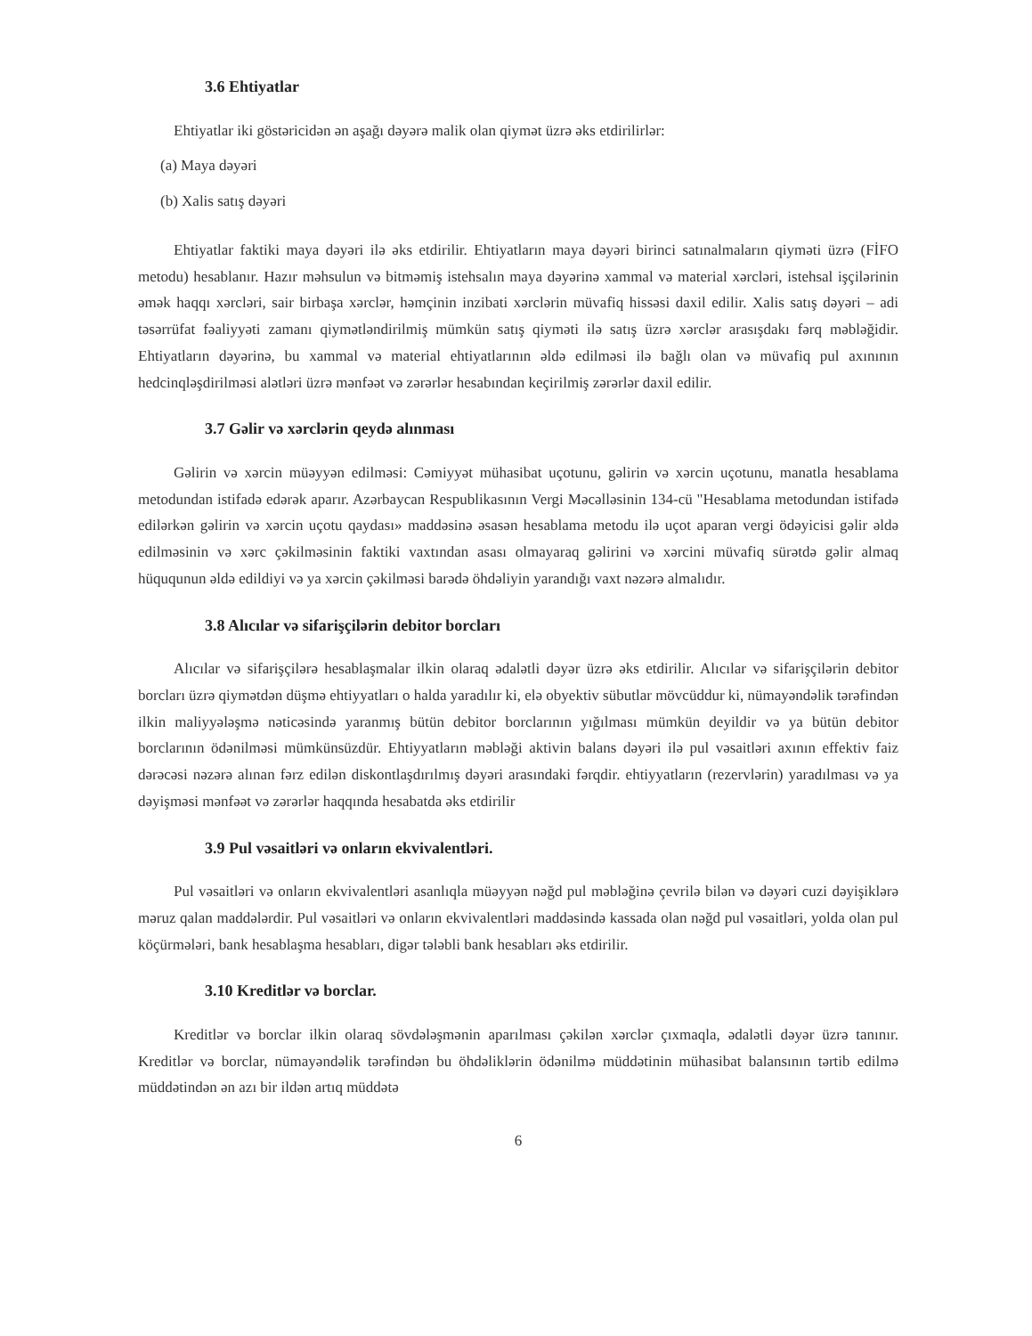3.6 Ehtiyatlar
Ehtiyatlar iki göstəricidən ən aşağı dəyərə malik olan qiymət üzrə əks etdirilirlər:
(a) Maya dəyəri
(b) Xalis satış dəyəri
Ehtiyatlar faktiki maya dəyəri ilə əks etdirilir. Ehtiyatların maya dəyəri birinci satınalmaların qiyməti üzrə (FİFO metodu) hesablanır. Hazır məhsulun və bitməmiş istehsalın maya dəyərinə xammal və material xərcləri, istehsal işçilərinin əmək haqqı xərcləri, sair birbaşa xərclər, həmçinin inzibati xərclərin müvafiq hissəsi daxil edilir. Xalis satış dəyəri – adi təsərrüfat fəaliyyəti zamanı qiymətləndirilmiş mümkün satış qiyməti ilə satış üzrə xərclər arasışdakı fərq məbləğidir. Ehtiyatların dəyərinə, bu xammal və material ehtiyatlarının əldə edilməsi ilə bağlı olan və müvafiq pul axınının hedcinqləşdirilməsi alətləri üzrə mənfəət və zərərlər hesabından keçirilmiş zərərlər daxil edilir.
3.7 Gəlir və xərclərin qeydə alınması
Gəlirin və xərcin müəyyən edilməsi: Cəmiyyət mühasibat uçotunu, gəlirin və xərcin uçotunu, manatla hesablama metodundan istifadə edərək aparır. Azərbaycan Respublikasının Vergi Məcəlləsinin 134-cü "Hesablama metodundan istifadə edilərkən gəlirin və xərcin uçotu qaydası» maddəsinə əsasən hesablama metodu ilə uçot aparan vergi ödəyicisi gəlir əldə edilməsinin və xərc çəkilməsinin faktiki vaxtından asası olmayaraq gəlirini və xərcini müvafiq sürətdə gəlir almaq hüququnun əldə edildiyi və ya xərcin çəkilməsi barədə öhdəliyin yarandığı vaxt nəzərə almalıdır.
3.8 Alıcılar və sifarişçilərin debitor borcları
Alıcılar və sifarişçilərə hesablaşmalar ilkin olaraq ədalətli dəyər üzrə əks etdirilir. Alıcılar və sifarişçilərin debitor borcları üzrə qiymətdən düşmə ehtiyyatları o halda yaradılır ki, elə obyektiv sübutlar mövcüddur ki, nümayəndəlik tərəfindən ilkin maliyyələşmə nəticəsində yaranmış bütün debitor borclarının yığılması mümkün deyildir və ya bütün debitor borclarının ödənilməsi mümkünsüzdür. Ehtiyyatların məbləği aktivin balans dəyəri ilə pul vəsaitləri axının effektiv faiz dərəcəsi nəzərə alınan fərz edilən diskontlaşdırılmış dəyəri arasındaki fərqdir. ehtiyyatların (rezervlərin) yaradılması və ya dəyişməsi mənfəət və zərərlər haqqında hesabatda əks etdirilir
3.9 Pul vəsaitləri və onların ekvivalentləri.
Pul vəsaitləri və onların ekvivalentləri asanlıqla müəyyən nəğd pul məbləğinə çevrilə bilən və dəyəri cuzi dəyişiklərə məruz qalan maddələrdir. Pul vəsaitləri və onların ekvivalentləri maddəsində kassada olan nəğd pul vəsaitləri, yolda olan pul köçürmələri, bank hesablaşma hesabları, digər tələbli bank hesabları əks etdirilir.
3.10 Kreditlər və borclar.
Kreditlər və borclar ilkin olaraq sövdələşmənin aparılması çəkilən xərclər çıxmaqla, ədalətli dəyər üzrə tanınır. Kreditlər və borclar, nümayəndəlik tərəfindən bu öhdəliklərin ödənilmə müddətinin mühasibat balansının tərtib edilmə müddətindən ən azı bir ildən artıq müddətə
6